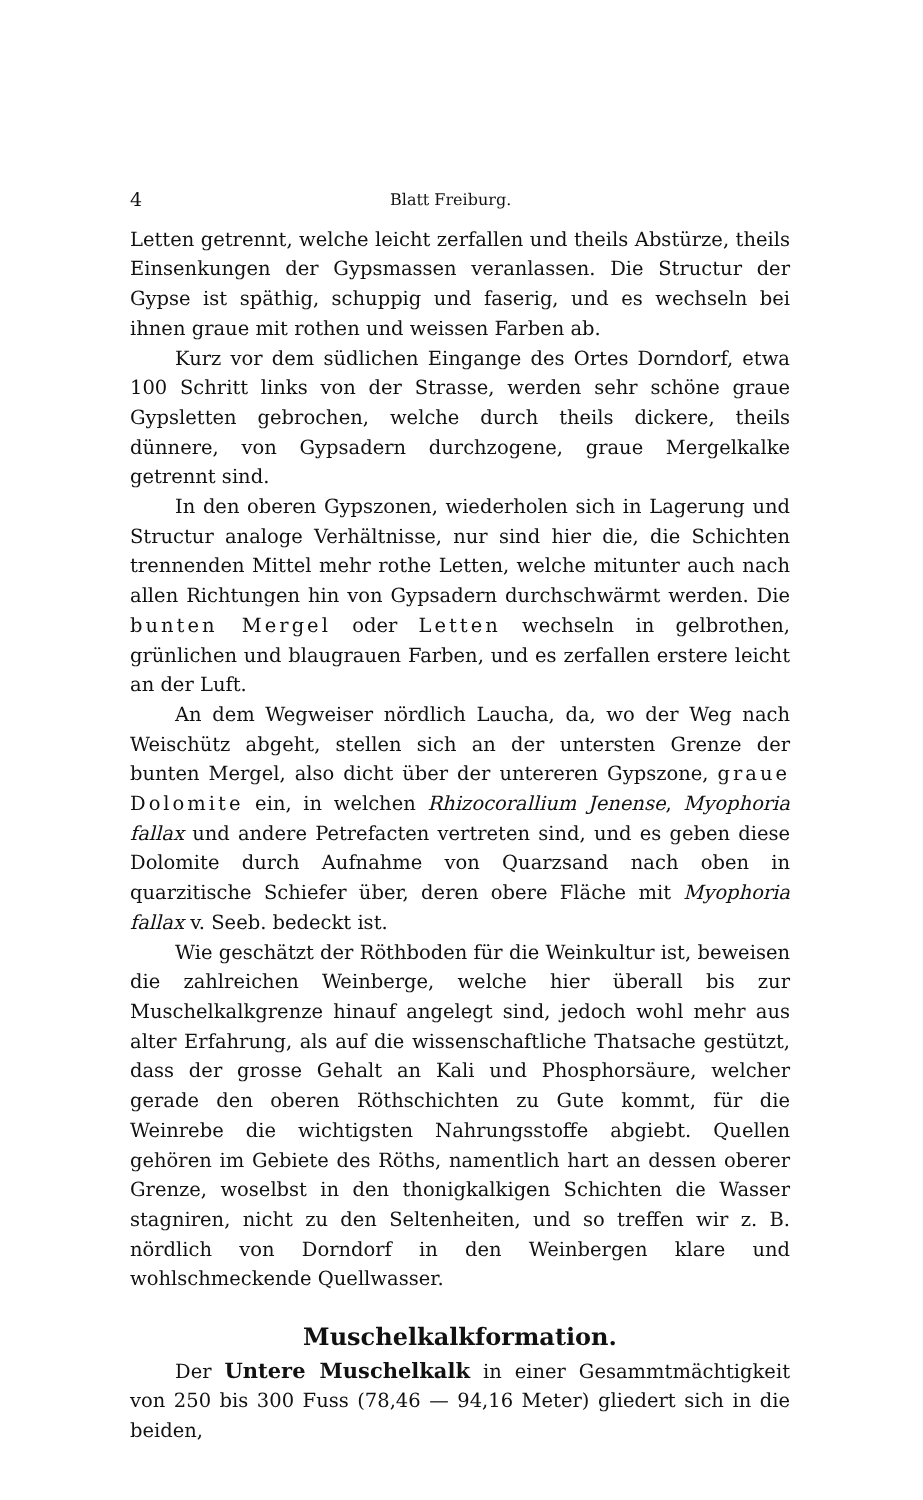4 Blatt Freiburg.
Letten getrennt, welche leicht zerfallen und theils Abstürze, theils Einsenkungen der Gypsmassen veranlassen. Die Structur der Gypse ist späthig, schuppig und faserig, und es wechseln bei ihnen graue mit rothen und weissen Farben ab.
Kurz vor dem südlichen Eingange des Ortes Dorndorf, etwa 100 Schritt links von der Strasse, werden sehr schöne graue Gypsletten gebrochen, welche durch theils dickere, theils dünnere, von Gypsadern durchzogene, graue Mergelkalke getrennt sind.
In den oberen Gypszonen, wiederholen sich in Lagerung und Structur analoge Verhältnisse, nur sind hier die, die Schichten trennenden Mittel mehr rothe Letten, welche mitunter auch nach allen Richtungen hin von Gypsadern durchschwärmt werden. Die bunten Mergel oder Letten wechseln in gelbrothen, grünlichen und blaugrauen Farben, und es zerfallen erstere leicht an der Luft.
An dem Wegweiser nördlich Laucha, da, wo der Weg nach Weischütz abgeht, stellen sich an der untersten Grenze der bunten Mergel, also dicht über der untereren Gypszone, graue Dolomite ein, in welchen Rhizocorallium Jenense, Myophoria fallax und andere Petrefacten vertreten sind, und es geben diese Dolomite durch Aufnahme von Quarzsand nach oben in quarzitische Schiefer über, deren obere Fläche mit Myophoria fallax v. Seeb. bedeckt ist.
Wie geschätzt der Röthboden für die Weinkultur ist, beweisen die zahlreichen Weinberge, welche hier überall bis zur Muschelkalkgrenze hinauf angelegt sind, jedoch wohl mehr aus alter Erfahrung, als auf die wissenschaftliche Thatsache gestützt, dass der grosse Gehalt an Kali und Phosphorsäure, welcher gerade den oberen Röthschichten zu Gute kommt, für die Weinrebe die wichtigsten Nahrungsstoffe abgiebt. Quellen gehören im Gebiete des Röths, namentlich hart an dessen oberer Grenze, woselbst in den thonigkalkigen Schichten die Wasser stagniren, nicht zu den Seltenheiten, und so treffen wir z. B. nördlich von Dorndorf in den Weinbergen klare und wohlschmeckende Quellwasser.
Muschelkalkformation.
Der Untere Muschelkalk in einer Gesammtmächtigkeit von 250 bis 300 Fuss (78,46 — 94,16 Meter) gliedert sich in die beiden,